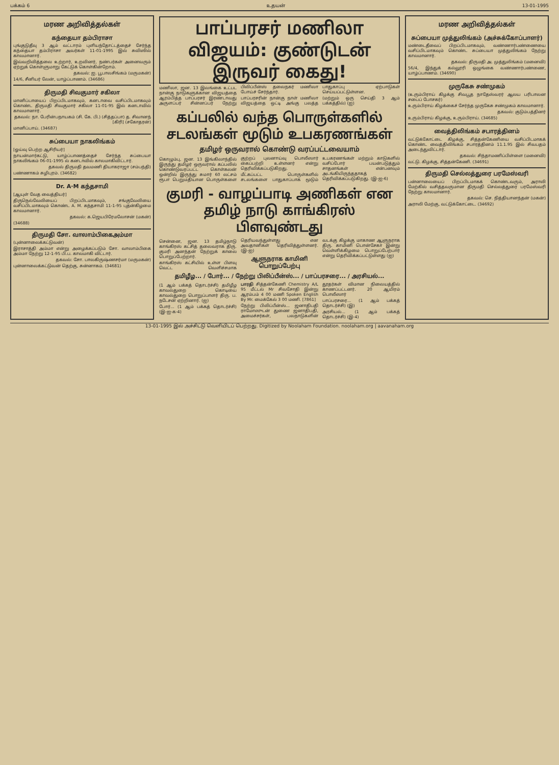பக்கம் 6 உதயன் 13-01-1995
மரண அறிவித்தல்கள்
கந்தையா தம்பிராசா
புங்குடுதீவு 3 ஆம் வட்டாரம் புளியந்தோட்டத்தைச் சேர்ந்த கந்தையா தம்பிராசா அவர்கள் 11-01-1995 இல் சுவிஸில் காலமானார்.
இவ்வறிவித்தலை உற்றார், உறவினர், நண்பர்கள் அனைவரும் ஏற்றுக் கொள்ளுமாறு கேட்டுக் கொள்கின்றோம்.
தகவல்: ஐ. பூபாலசிங்கம் (மருமகன்)
14/6, சீனியர் லேன், யாழ்ப்பாணம். (34686)
திருமதி சிவகுமார் சகிலா
மானிப்பாயைப் பிறப்பிடமாகவும், கனடாவை வசிப்பிடமாகவும் கொண்ட திருமதி சிவகுமார் சகிலா 11-01-95 இல் கனடாவில் காலமானார்.
தகவல்: நா. பேரின்பநாயகம் (சி. கே. பி.) (சித்தப்பா) த. சிவானந் [கிரி] (சகோதரன்)
மானிப்பாய். (34687)
சுப்பையா நாகலிங்கம்
[ஓய்வு பெற்ற ஆசிரியர்]
நாயன்மார்கட்டு, யாழ்ப்பாணத்தைச் சேர்ந்த சுப்பையா நாகலிங்கம் 06-01-1995 ல் கனடாவில் காலமாகிவிட்டார்.
தகவல் திருமதி தவமணி தியாகராஜா (சம்பந்தி)
பண்ணாகம் சுழிபுரம். (34682)
Dr. A·M கந்தசாமி
[ஆயுள் வேத வைத்தியர்]
திருநெல்வேலியைப் பிறப்பிடமாகவும், சங்குவேலியை வசிப்பிடமாகவும் கொண்ட A. M. கந்தசாமி 11-1-95 புதன்கிழமை காலமானார்.
தகவல்: க.ஜெயபிரேமலோசன் (மகன்)
(34688)
திருமதி சோ. வாலாம்பிகைஅம்மா
(புன்னாலைக்கட்டுவன்)
இராசாத்தி அம்மா என்று அழைக்கப்படும் சோ. வாலாம்பிகை அம்மா நேற்று 12-1-95 பி.ப. காலமாகி விட்டார்.
தகவல்: சோ. பாலகிருஷ்ணசர்மா (மருமகன்)
புன்னாலைக்கட்டுவன் தெற்கு, சுன்னாகம். (34681)
பாப்பரசர் மணிலா விஜயம்: குண்டுடன் இருவர் கைது!
மணிலா, ஜன. 13 இலங்கை உட்பட நான்கு நாடுகளுக்கான விஜயத்தை ஆரம்பித்த பாப்பரசர் இரண்டாவது அருளப்பர் சின்னப்பர் நேற்று பிலிப்பீன்ஸ் தலைநகர் மணிலா போய்ச் சேர்ந்தார்.
பாப்பரசரின் நான்கு நாள் மணிலா விஜயத்தை ஒட்டி அங்கு பலத்த பாதுகாப்பு ஏற்பாடுகள் செய்யப்பட்டுள்ளன.
(மற்றும் ஒரு செய்தி 3 ஆம் பக்கத்தில்) (ஐ)
கப்பலில் வந்த பொருள்களில் சடலங்கள் மூடும் உபகரணங்கள்
தமிழர் ஒருவரால் கொண்டு வரப்பட்டவையாம்
கொழும்பு, ஜன. 13 இங்கிலாந்தில் இருந்து தமிழர் ஒருவரால் கப்பலில் கொண்டுவரப்பட்ட கொள்கலன் ஒன்றில் இருந்து சுமார் 60 லட்சம் ரூபா பெறுமதியான பொருள்களை குற்றப் புலனாய்வு பொலீஸார் கைப்பற்றி உள்ளனர் என்று தெரிவிக்கப்படுகிறது.
மீட்கப்பட்ட பொருள்களில் சடலங்களை பாதுகாப்பாக மூடும் உபகரணங்கள் மற்றும் காடுகளில் வசிப்போர் பயன்படுத்தும் சாதனங்கள் என்பனவும் அடங்கியிருந்ததாகத் தெரிவிக்கப்படுகிறது. (இ-ஐ-6)
குமரி - வாழப்பாடி அணிகள் என தமிழ் நாடு காங்கிரஸ் பிளவுண்டது
சென்னை, ஜன. 13 தமிழ்நாடு காங்கிரஸ் கட்சித் தலைவராக திரு. குமரி அனந்தன் நேற்றுக் காலை பொறுப்பேற்றார்.
காங்கிரஸ் கட்சியில் உள்ள பிளவு வெட்ட வெளிச்சமாக தெரியவந்துள்ளது என அவதானிகள் தெரிவித்துள்ளனர். (இ-ஐ)
ஆளுநராக காமினி பொறுப்பேற்பு
வடக்கு கிழக்கு மாகாண ஆளுநராக திரு. காமினி பொன்சேகா இன்று வெள்ளிக்கிழமை பொறுப்பேற்பார் என்று தெரிவிக்கப்பட்டுள்ளது (ஐ)
தமிழீழ... / போர்... / நேற்று பிலிப்பீன்ஸ்... / பாப்பரசரை... / அரசியல்...
(1 ஆம் பக்கத் தொடர்ச்சி) தமிழீழ காவல்துறை கொடியை காவல்துறை பொறுப்பாளர் திரு. ப. நடேசன் ஏற்றினார். (ஐ)
போர்... (1 ஆம் பக்கத் தொடர்ச்சி) (இ-ஐ-க-4)
பாரதி சித்தன்கேணி Chemistry A/L 95 மீட்டல் Mr சிவசோதி இன்று ஆரம்பம் 4 00 மணி Spoken English By Mr. மைக்கேல் 3 00 மணி. [7861]
நேற்று பிலிப்பீன்ஸ்... ஜனாதிபதி ராமோஸுடன் துணை ஜனாதிபதி, அமைச்சர்கள், பலநாடுகளின் தூதர்கள் விமான நிலையத்தில் காணப்பட்டனர். 20 ஆயிரம் பொலீஸார்
பாப்பரசரை... (1 ஆம் பக்கத் தொடர்ச்சி) (இ)
அரசியல்... (1 ஆம் பக்கத் தொடர்ச்சி) (இ-4)
மரண அறிவித்தல்கள்
சுப்பையா முத்துலிங்கம் (அச்சுக்கோப்பாளர்)
மண்டைதீவைப் பிறப்பிடமாகவும், வண்ணார்பண்ணையை வசிப்பிடமாகவும் கொண்ட சுப்பையா முத்துலிங்கம் நேற்று காலமானார்.
தகவல்: திருமதி அ. முத்துலிங்கம் (மனைவி)
56/4, இந்துக் கல்லூரி ஒழுங்கை வண்ணார்பண்ணை, யாழ்ப்பாணம். (34690)
முருகேசு சண்முகம்
(உரும்பிராய் கிழக்கு சிவபூத நாதேஸ்வரர் ஆலய பரிபாலன சபைப் போசகர்)
உரும்பிராய் கிழக்கைச் சேர்ந்த முருகேசு சண்முகம் காலமானார்.
தகவல்: குடும்பத்தினர்
உரும்பிராய் கிழக்கு, உரும்பிராய். (34685)
வைத்திலிங்கம் சபாரத்தினம்
வட்டுக்கோட்டை கிழக்கு, சித்தன்கேணியை வசிப்பிடமாகக் கொண்ட வைத்திலிங்கம் சபாரத்தினம் 11.1.95 இல் சிவபதம் அடைந்துவிட்டார்.
தகவல்: சிந்தாமணிப்பிள்ளை (மனைவி)
வட்டு. கிழக்கு, சித்தன்கேணி. (34691)
திருமதி செல்லத்துரை பரமேஸ்வரி
பன்னாலையைப் பிறப்பிடமாகக் கொண்டவரும், அராலி மேற்கில் வசித்தவருமான திருமதி செல்லத்துரை பரமேஸ்வரி நேற்று காலமானார்.
தகவல்: செ. நித்தியானந்தன் (மகன்)
அராலி மேற்கு, வட்டுக்கோட்டை. (34692)
13-01-1995 இல் அச்சிட்டு வெளியிடப் பெற்றது. Digitized by Noolaham Foundation. noolaham.org | aavanaham.org